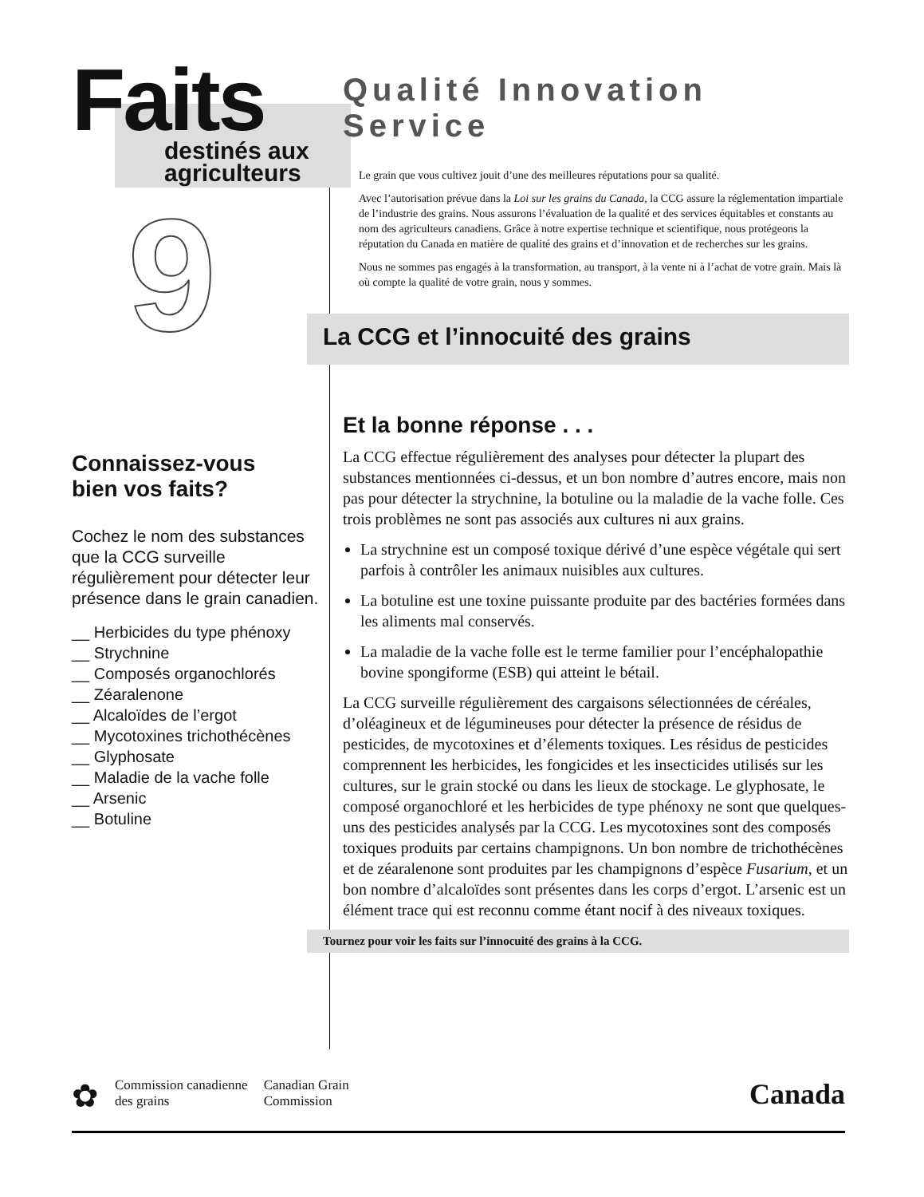Faits
destinés aux
agriculteurs
9
Connaissez-vous
bien vos faits?
Cochez le nom des substances que la CCG surveille régulièrement pour détecter leur présence dans le grain canadien.
__ Herbicides du type phénoxy
__ Strychnine
__ Composés organochlorés
__ Zéaralenone
__ Alcaloïdes de l’ergot
__ Mycotoxines trichothécènes
__ Glyphosate
__ Maladie de la vache folle
__ Arsenic
__ Botuline
Qualité Innovation Service
Le grain que vous cultivez jouit d’une des meilleures réputations pour sa qualité.
Avec l’autorisation prévue dans la Loi sur les grains du Canada, la CCG assure la réglementation impartiale de l’industrie des grains. Nous assurons l’évaluation de la qualité et des services équitables et constants au nom des agriculteurs canadiens. Grâce à notre expertise technique et scientifique, nous protégeons la réputation du Canada en matière de qualité des grains et d’innovation et de recherches sur les grains.
Nous ne sommes pas engagés à la transformation, au transport, à la vente ni à l’achat de votre grain. Mais là où compte la qualité de votre grain, nous y sommes.
La CCG et l’innocuité des grains
Et la bonne réponse . . .
La CCG effectue régulièrement des analyses pour détecter la plupart des substances mentionnées ci-dessus, et un bon nombre d’autres encore, mais non pas pour détecter la strychnine, la botuline ou la maladie de la vache folle. Ces trois problèmes ne sont pas associés aux cultures ni aux grains.
La strychnine est un composé toxique dérivé d’une espèce végétale qui sert parfois à contrôler les animaux nuisibles aux cultures.
La botuline est une toxine puissante produite par des bactéries formées dans les aliments mal conservés.
La maladie de la vache folle est le terme familier pour l’encéphalopathie bovine spongiforme (ESB) qui atteint le bétail.
La CCG surveille régulièrement des cargaisons sélectionnées de céréales, d’oléagineux et de légumineuses pour détecter la présence de résidus de pesticides, de mycotoxines et d’élements toxiques. Les résidus de pesticides comprennent les herbicides, les fongicides et les insecticides utilisés sur les cultures, sur le grain stocké ou dans les lieux de stockage. Le glyphosate, le composé organochloré et les herbicides de type phénoxy ne sont que quelques-uns des pesticides analysés par la CCG. Les mycotoxines sont des composés toxiques produits par certains champignons. Un bon nombre de trichothécènes et de zéaralenone sont produites par les champignons d’espèce Fusarium, et un bon nombre d’alcaloïdes sont présentes dans les corps d’ergot. L’arsenic est un élément trace qui est reconnu comme étant nocif à des niveaux toxiques.
Tournez pour voir les faits sur l’innocuité des grains à la CCG.
✿
Commission canadienne
des grains
Canadian Grain
Commission
Canada